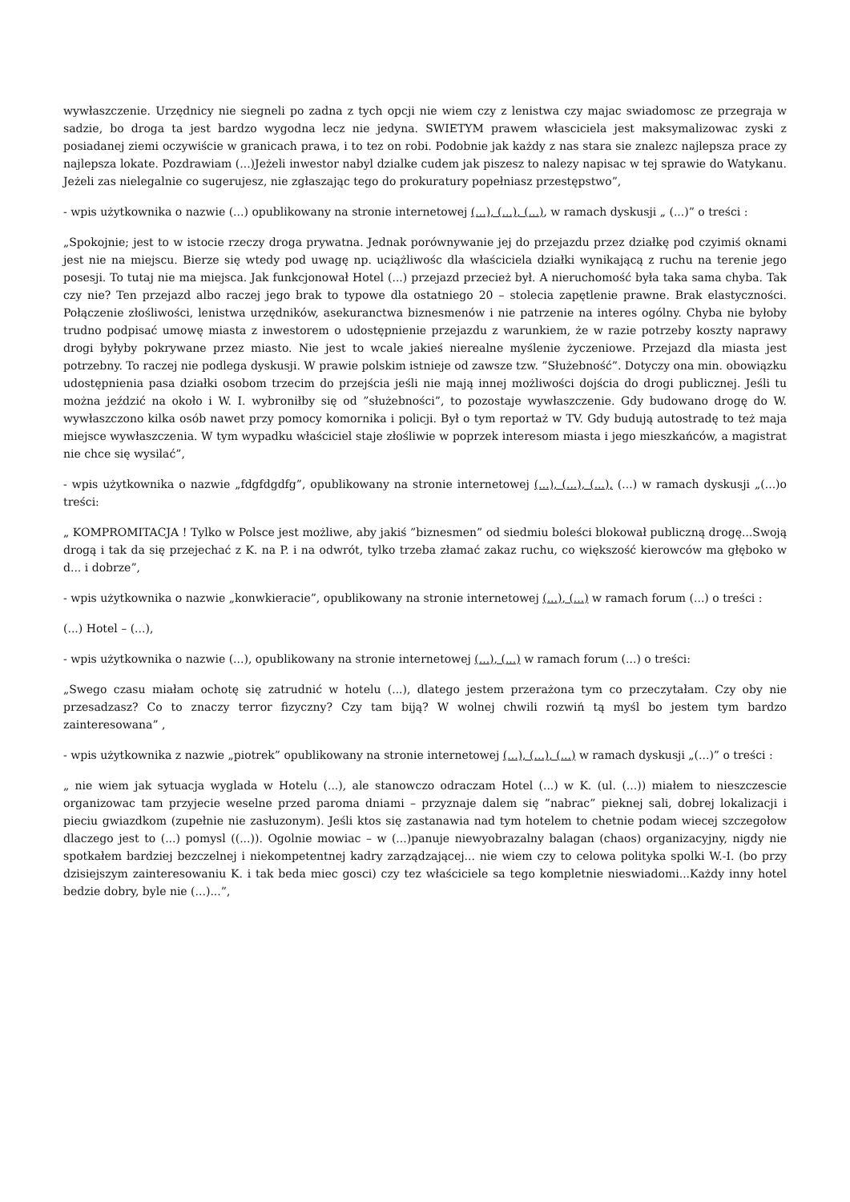wywłaszczenie. Urzędnicy nie siegneli po zadna z tych opcji nie wiem czy z lenistwa czy majac swiadomosc ze przegraja w sadzie, bo droga ta jest bardzo wygodna lecz nie jedyna. SWIETYM prawem własciciela jest maksymalizowac zyski z posiadanej ziemi oczywiście w granicach prawa, i to tez on robi. Podobnie jak każdy z nas stara sie znalezc najlepsza prace zy najlepsza lokate. Pozdrawiam (...)Jeżeli inwestor nabyl dzialke cudem jak piszesz to nalezy napisac w tej sprawie do Watykanu. Jeżeli zas nielegalnie co sugerujesz, nie zgłaszając tego do prokuratury popełniasz przestępstwo”,
- wpis użytkownika o nazwie (...) opublikowany na stronie internetowej (...), (...), (...), w ramach dyskusji „ (...)” o treści :
„Spokojnie; jest to w istocie rzeczy droga prywatna. Jednak porównywanie jej do przejazdu przez działkę pod czyimiś oknami jest nie na miejscu. Bierze się wtedy pod uwagę np. uciążliwośc dla właściciela działki wynikającą z ruchu na terenie jego posesji. To tutaj nie ma miejsca. Jak funkcjonował Hotel (...) przejazd przecież był. A nieruchomość była taka sama chyba. Tak czy nie? Ten przejazd albo raczej jego brak to typowe dla ostatniego 20 – stolecia zapętlenie prawne. Brak elastyczności. Połączenie złośliwości, lenistwa urzędników, asekuranctwa biznesmenów i nie patrzenie na interes ogólny. Chyba nie byłoby trudno podpisać umowę miasta z inwestorem o udostępnienie przejazdu z warunkiem, że w razie potrzeby koszty naprawy drogi byłyby pokrywane przez miasto. Nie jest to wcale jakieś nierealne myślenie życzeniowe. Przejazd dla miasta jest potrzebny. To raczej nie podlega dyskusji. W prawie polskim istnieje od zawsze tzw. ”Służebność”. Dotyczy ona min. obowiązku udostępnienia pasa działki osobom trzecim do przejścia jeśli nie mają innej możliwości dojścia do drogi publicznej. Jeśli tu można jeździć na około i W. I. wybroniłby się od ”służebności”, to pozostaje wywłaszczenie. Gdy budowano drogę do W. wywłaszczono kilka osób nawet przy pomocy komornika i policji. Był o tym reportaż w TV. Gdy budują autostradę to też maja miejsce wywłaszczenia. W tym wypadku właściciel staje złośliwie w poprzek interesom miasta i jego mieszkańców, a magistrat nie chce się wysilać”,
- wpis użytkownika o nazwie „fdgfdgdfg”, opublikowany na stronie internetowej (...), (...), (...), (...) w ramach dyskusji „(...)o treści:
„ KOMPROMITACJA ! Tylko w Polsce jest możliwe, aby jakiś ”biznesmen” od siedmiu boleści blokował publiczną drogę...Swoją drogą i tak da się przejechać z K. na P. i na odwrót, tylko trzeba złamać zakaz ruchu, co większość kierowców ma głęboko w d... i dobrze”,
- wpis użytkownika o nazwie „konwkieracie”, opublikowany na stronie internetowej (...), (...) w ramach forum (...) o treści :
(...) Hotel – (...),
- wpis użytkownika o nazwie (...), opublikowany na stronie internetowej (...), (...) w ramach forum (...) o treści:
„Swego czasu miałam ochotę się zatrudnić w hotelu (...), dlatego jestem przerażona tym co przeczytałam. Czy oby nie przesadzasz? Co to znaczy terror fizyczny? Czy tam biją? W wolnej chwili rozwiń tą myśl bo jestem tym bardzo zainteresowana” ,
- wpis użytkownika z nazwie „piotrek” opublikowany na stronie internetowej (...), (...), (...) w ramach dyskusji „(...)” o treści :
„ nie wiem jak sytuacja wyglada w Hotelu (...), ale stanowczo odraczam Hotel (...) w K. (ul. (...)) miałem to nieszczescie organizowac tam przyjecie weselne przed paroma dniami – przyznaje dalem się ”nabrac” pieknej sali, dobrej lokalizacji i pieciu gwiazdkom (zupełnie nie zasłuzonym). Jeśli ktos się zastanawia nad tym hotelem to chetnie podam wiecej szczegołow dlaczego jest to (...) pomysl ((...)). Ogolnie mowiac – w (...)panuje niewyobrazalny balagan (chaos) organizacyjny, nigdy nie spotkałem bardziej bezczelnej i niekompetentnej kadry zarządzającej... nie wiem czy to celowa polityka spolki W.-I. (bo przy dzisiejszym zainteresowaniu K. i tak beda miec gosci) czy tez właściciele sa tego kompletnie nieswiadomi...Każdy inny hotel bedzie dobry, byle nie (...)...”,